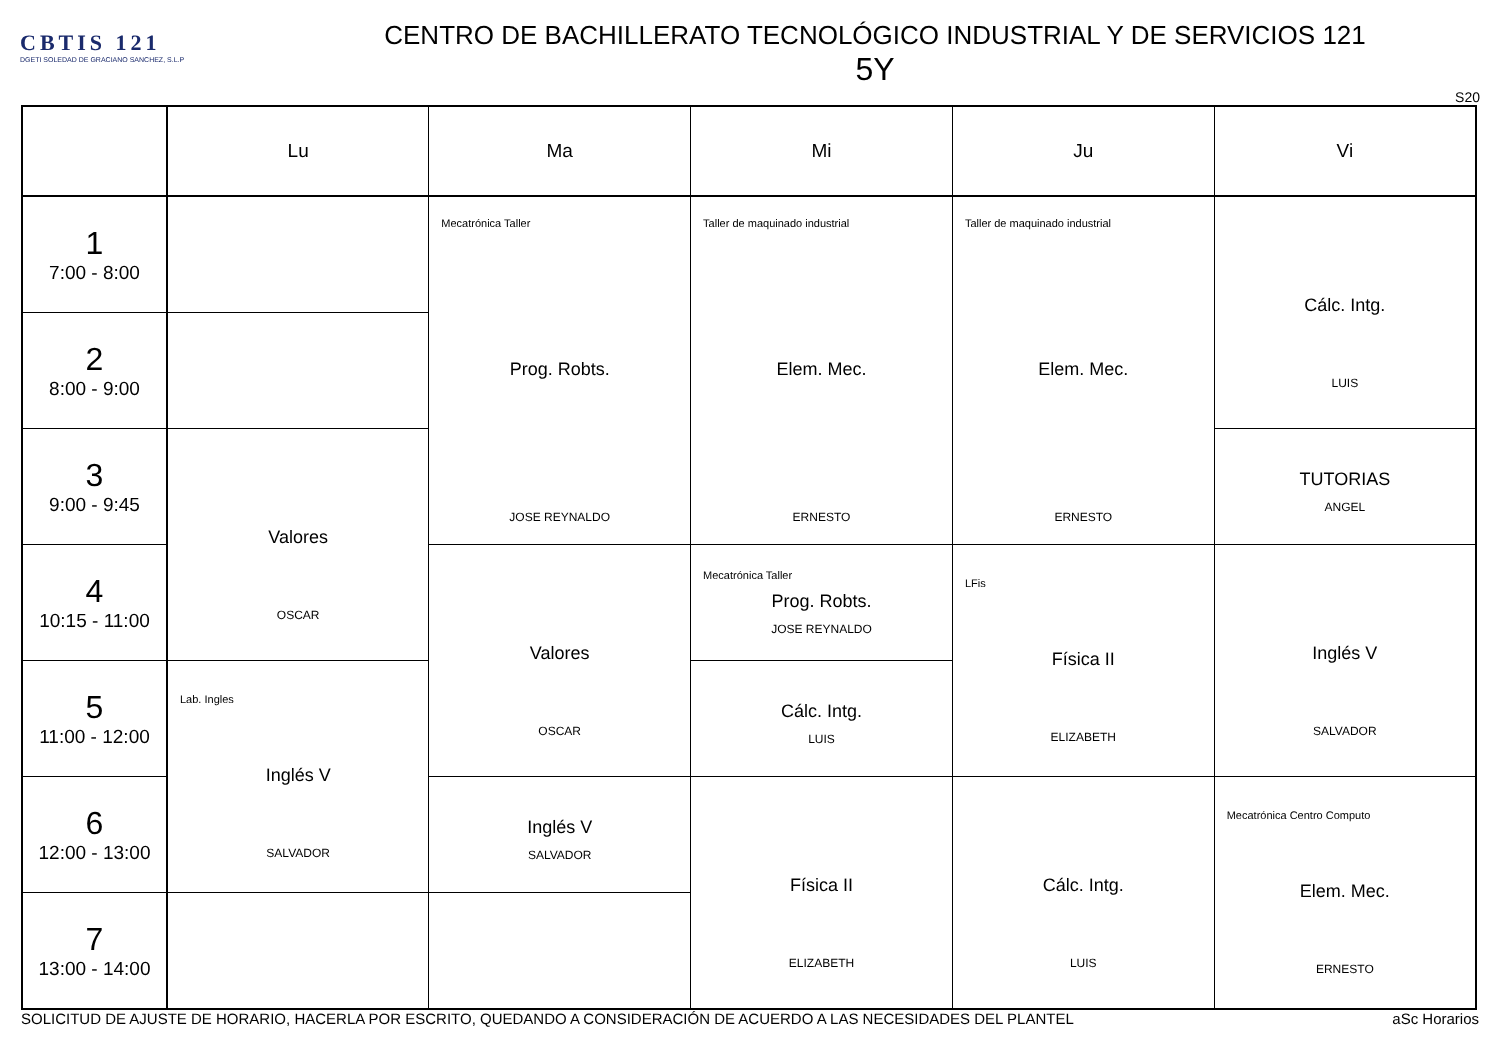CBTIS 121
DGETI SOLEDAD DE GRACIANO SANCHEZ, S.L.P
CENTRO DE BACHILLERATO TECNOLÓGICO INDUSTRIAL Y DE SERVICIOS 121
5Y
S20
| | Lu | Ma | Mi | Ju | Vi |
| --- | --- | --- | --- | --- | --- |
| 1 7:00 - 8:00 | | Mecatrónica Taller Prog. Robts. JOSE REYNALDO | Taller de maquinado industrial Elem. Mec. ERNESTO | Taller de maquinado industrial Elem. Mec. ERNESTO | Cálc. Intg. LUIS |
| 2 8:00 - 9:00 | | | | | |
| 3 9:00 - 9:45 | Valores OSCAR | | | | TUTORIAS ANGEL |
| 4 10:15 - 11:00 | | Valores OSCAR | Mecatrónica Taller Prog. Robts. JOSE REYNALDO | LFis Física II ELIZABETH | Inglés V SALVADOR |
| 5 11:00 - 12:00 | Lab. Ingles Inglés V SALVADOR | | Cálc. Intg. LUIS | | |
| 6 12:00 - 13:00 | | Inglés V SALVADOR | Física II ELIZABETH | Cálc. Intg. LUIS | Mecatrónica Centro Computo Elem. Mec. ERNESTO |
| 7 13:00 - 14:00 | | | | | |
SOLICITUD DE AJUSTE DE HORARIO, HACERLA POR ESCRITO, QUEDANDO A CONSIDERACIÓN DE ACUERDO A LAS NECESIDADES DEL PLANTEL aSc Horarios